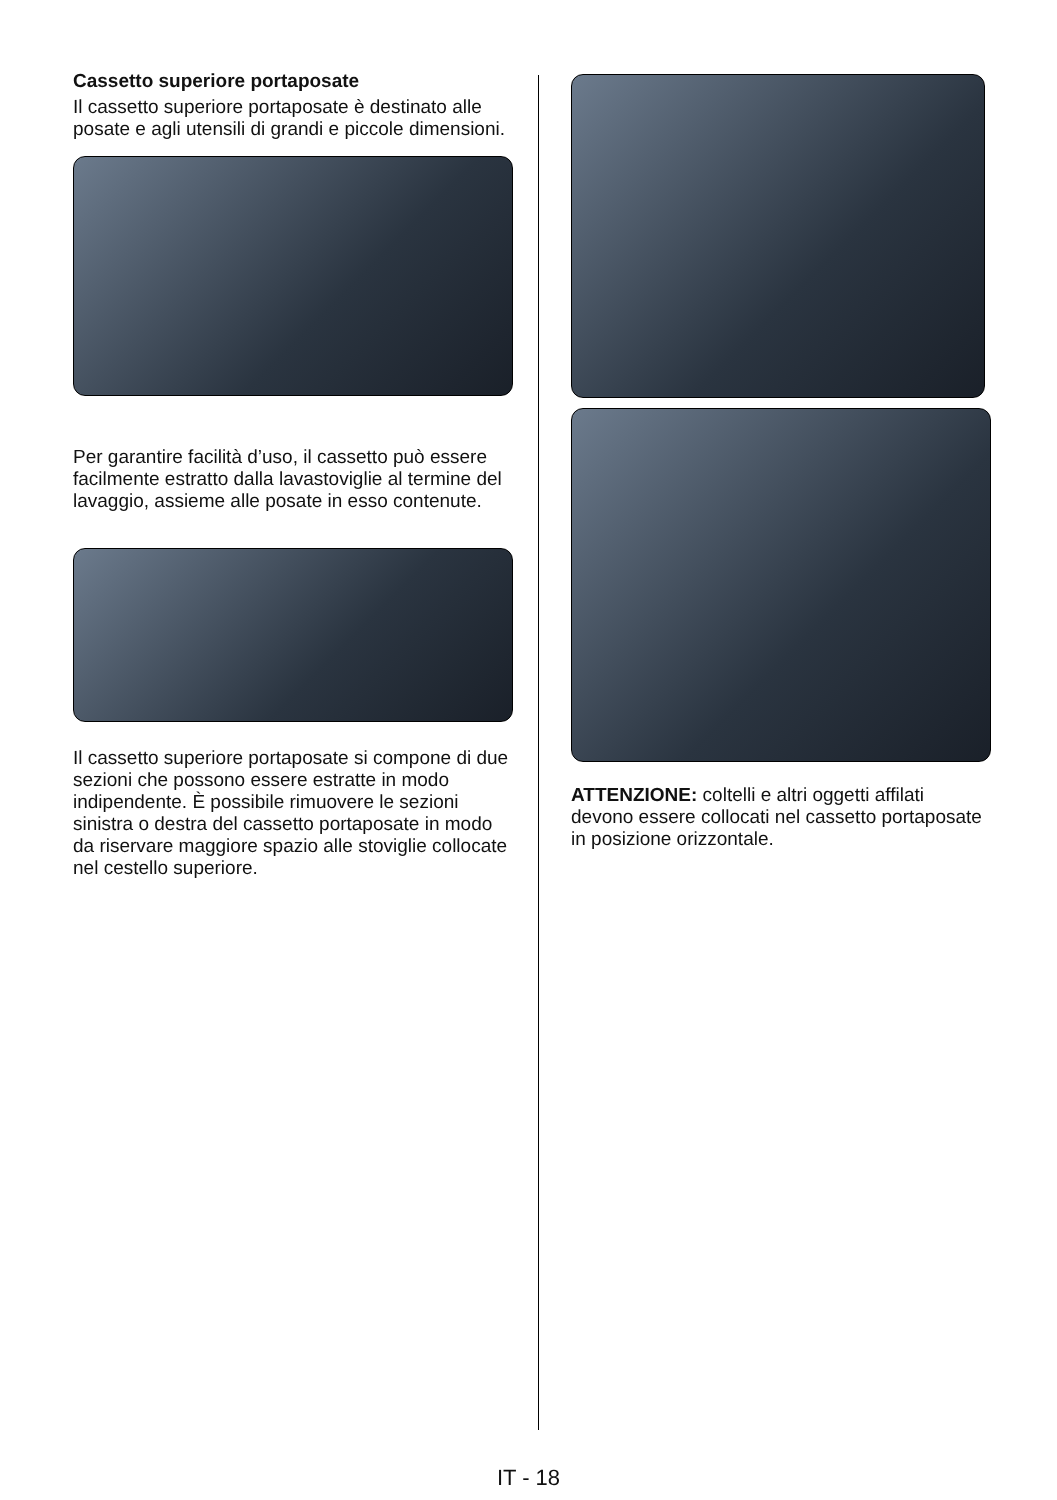Cassetto superiore portaposate
Il cassetto superiore portaposate è destinato alle posate e agli utensili di grandi e piccole dimensioni.
Per garantire facilità d’uso, il cassetto può essere facilmente estratto dalla lavastoviglie al termine del lavaggio, assieme alle posate in esso contenute.
Il cassetto superiore portaposate si compone di due sezioni che possono essere estratte in modo indipendente. È possibile rimuovere le sezioni sinistra o destra del cassetto portaposate in modo da riservare maggiore spazio alle stoviglie collocate nel cestello superiore.
ATTENZIONE: coltelli e altri oggetti affilati devono essere collocati nel cassetto portaposate in posizione orizzontale.
IT - 18